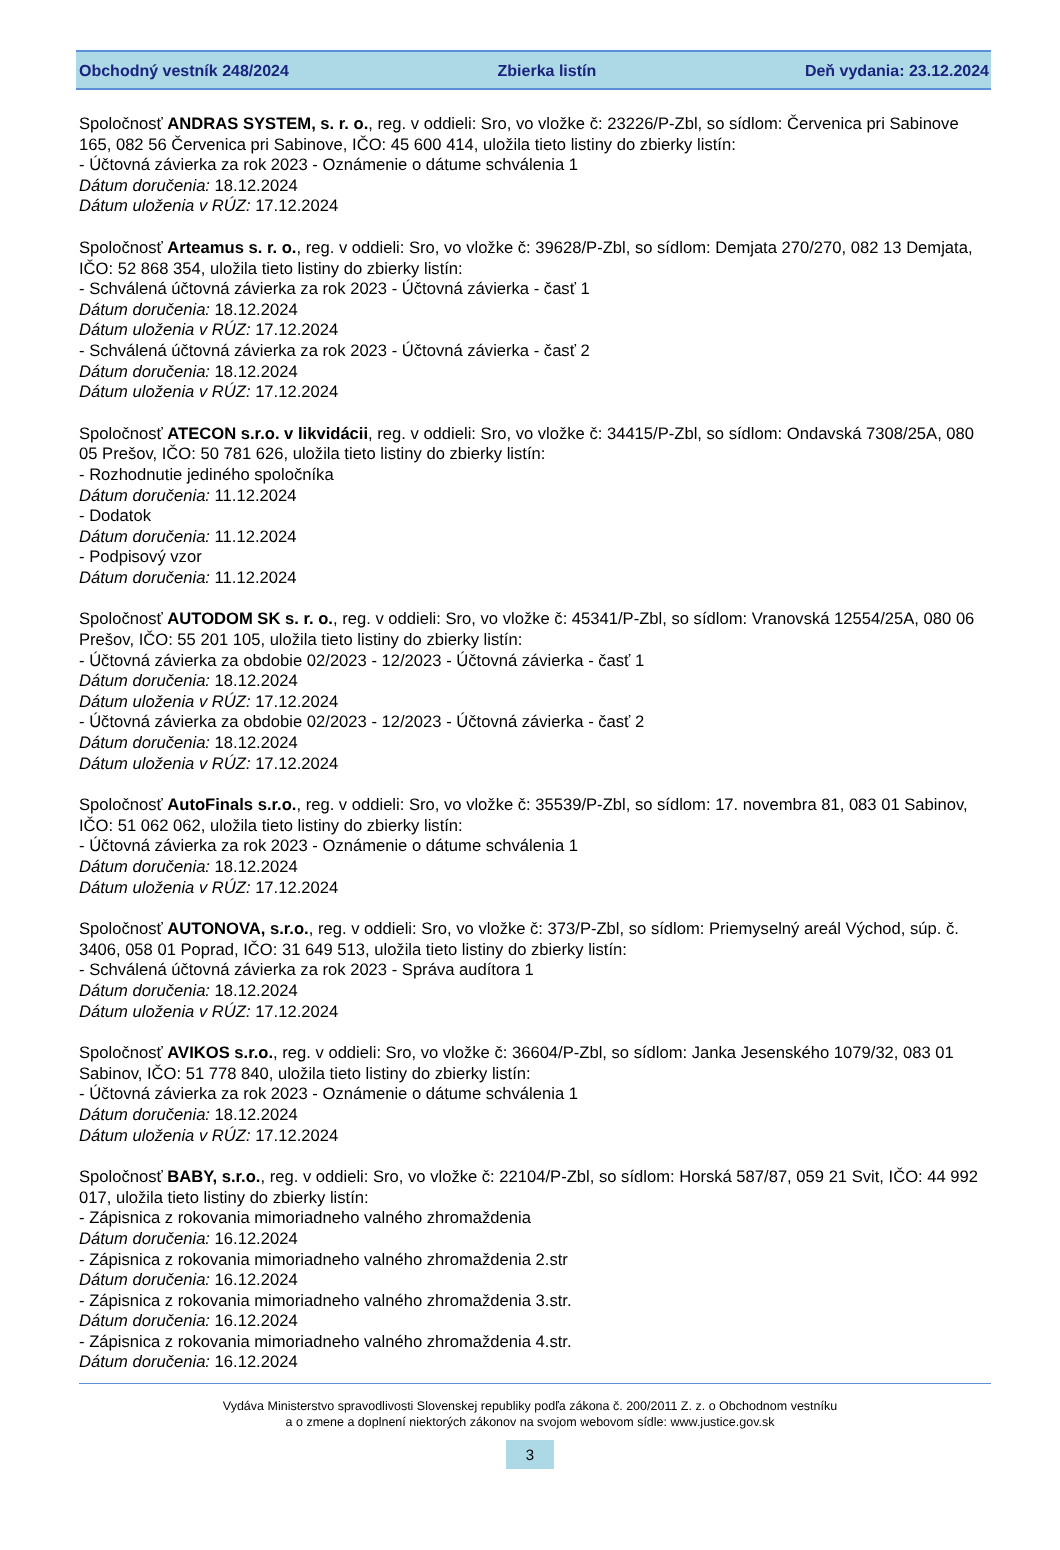Obchodný vestník 248/2024 Zbierka listín Deň vydania: 23.12.2024
Spoločnosť ANDRAS SYSTEM, s. r. o., reg. v oddieli: Sro, vo vložke č: 23226/P-Zbl, so sídlom: Červenica pri Sabinove 165, 082 56 Červenica pri Sabinove, IČO: 45 600 414, uložila tieto listiny do zbierky listín:
- Účtovná závierka za rok 2023 - Oznámenie o dátume schválenia 1
Dátum doručenia: 18.12.2024
Dátum uloženia v RÚZ: 17.12.2024
Spoločnosť Arteamus s. r. o., reg. v oddieli: Sro, vo vložke č: 39628/P-Zbl, so sídlom: Demjata 270/270, 082 13 Demjata, IČO: 52 868 354, uložila tieto listiny do zbierky listín:
- Schválená účtovná závierka za rok 2023 - Účtovná závierka - časť 1
Dátum doručenia: 18.12.2024
Dátum uloženia v RÚZ: 17.12.2024
- Schválená účtovná závierka za rok 2023 - Účtovná závierka - časť 2
Dátum doručenia: 18.12.2024
Dátum uloženia v RÚZ: 17.12.2024
Spoločnosť ATECON s.r.o. v likvidácii, reg. v oddieli: Sro, vo vložke č: 34415/P-Zbl, so sídlom: Ondavská 7308/25A, 080 05 Prešov, IČO: 50 781 626, uložila tieto listiny do zbierky listín:
- Rozhodnutie jediného spoločníka
Dátum doručenia: 11.12.2024
- Dodatok
Dátum doručenia: 11.12.2024
- Podpisový vzor
Dátum doručenia: 11.12.2024
Spoločnosť AUTODOM SK s. r. o., reg. v oddieli: Sro, vo vložke č: 45341/P-Zbl, so sídlom: Vranovská 12554/25A, 080 06 Prešov, IČO: 55 201 105, uložila tieto listiny do zbierky listín:
- Účtovná závierka za obdobie 02/2023 - 12/2023 - Účtovná závierka - časť 1
Dátum doručenia: 18.12.2024
Dátum uloženia v RÚZ: 17.12.2024
- Účtovná závierka za obdobie 02/2023 - 12/2023 - Účtovná závierka - časť 2
Dátum doručenia: 18.12.2024
Dátum uloženia v RÚZ: 17.12.2024
Spoločnosť AutoFinals s.r.o., reg. v oddieli: Sro, vo vložke č: 35539/P-Zbl, so sídlom: 17. novembra 81, 083 01 Sabinov, IČO: 51 062 062, uložila tieto listiny do zbierky listín:
- Účtovná závierka za rok 2023 - Oznámenie o dátume schválenia 1
Dátum doručenia: 18.12.2024
Dátum uloženia v RÚZ: 17.12.2024
Spoločnosť AUTONOVA, s.r.o., reg. v oddieli: Sro, vo vložke č: 373/P-Zbl, so sídlom: Priemyselný areál Východ, súp. č. 3406, 058 01 Poprad, IČO: 31 649 513, uložila tieto listiny do zbierky listín:
- Schválená účtovná závierka za rok 2023 - Správa audítora 1
Dátum doručenia: 18.12.2024
Dátum uloženia v RÚZ: 17.12.2024
Spoločnosť AVIKOS s.r.o., reg. v oddieli: Sro, vo vložke č: 36604/P-Zbl, so sídlom: Janka Jesenského 1079/32, 083 01 Sabinov, IČO: 51 778 840, uložila tieto listiny do zbierky listín:
- Účtovná závierka za rok 2023 - Oznámenie o dátume schválenia 1
Dátum doručenia: 18.12.2024
Dátum uloženia v RÚZ: 17.12.2024
Spoločnosť BABY, s.r.o., reg. v oddieli: Sro, vo vložke č: 22104/P-Zbl, so sídlom: Horská 587/87, 059 21 Svit, IČO: 44 992 017, uložila tieto listiny do zbierky listín:
- Zápisnica z rokovania mimoriadneho valného zhromaždenia
Dátum doručenia: 16.12.2024
- Zápisnica z rokovania mimoriadneho valného zhromaždenia 2.str
Dátum doručenia: 16.12.2024
- Zápisnica z rokovania mimoriadneho valného zhromaždenia 3.str.
Dátum doručenia: 16.12.2024
- Zápisnica z rokovania mimoriadneho valného zhromaždenia 4.str.
Dátum doručenia: 16.12.2024
Vydáva Ministerstvo spravodlivosti Slovenskej republiky podľa zákona č. 200/2011 Z. z. o Obchodnom vestníku
a o zmene a doplnení niektorých zákonov na svojom webovom sídle: www.justice.gov.sk
3